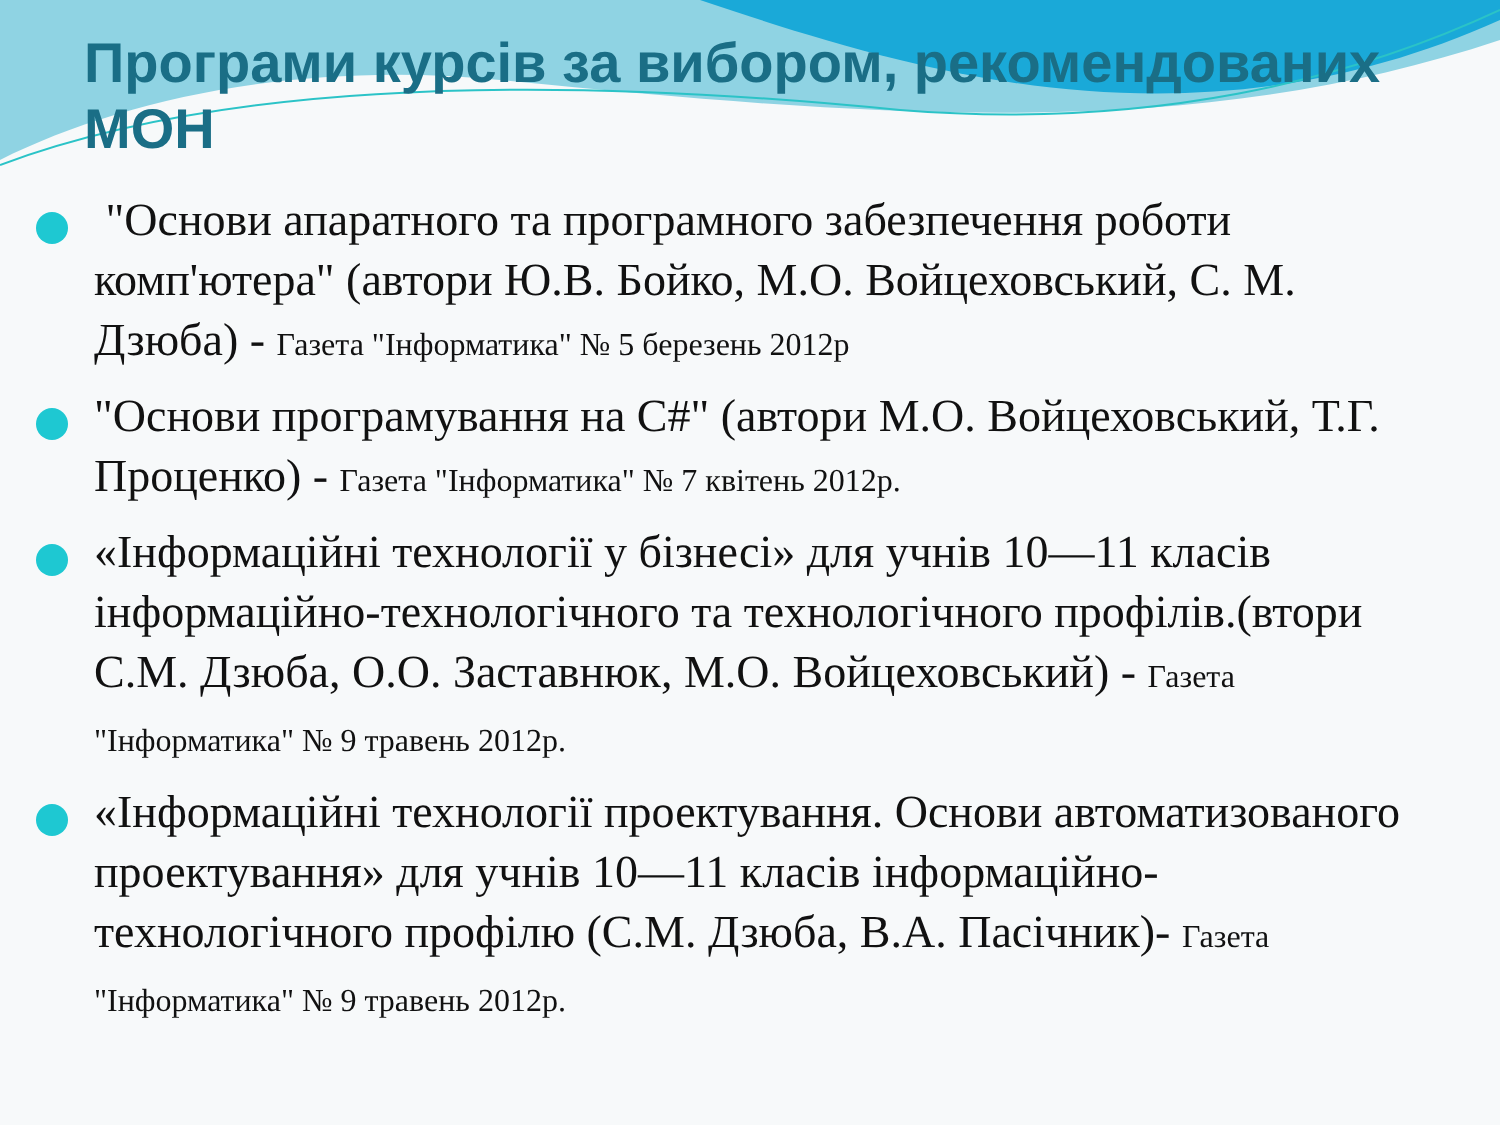Програми курсів за вибором, рекомендованих МОН
"Основи апаратного та програмного забезпечення роботи комп'ютера" (автори Ю.В. Бойко, М.О. Войцеховський, С. М. Дзюба) - Газета "Інформатика" № 5 березень 2012р
"Основи програмування на С#" (автори М.О. Войцеховський, Т.Г. Проценко) - Газета "Інформатика" № 7 квітень 2012р.
«Інформаційні технології у бізнесі» для учнів 10—11 класів інформаційно-технологічного та технологічного профілів.(втори С.М. Дзюба, О.О. Заставнюк, М.О. Войцеховський) - Газета "Інформатика" № 9 травень 2012р.
«Інформаційні технології проектування. Основи автоматизованого проектування» для учнів 10—11 класів інформаційно-технологічного профілю (С.М. Дзюба, В.А. Пасічник)- Газета "Інформатика" № 9 травень 2012р.